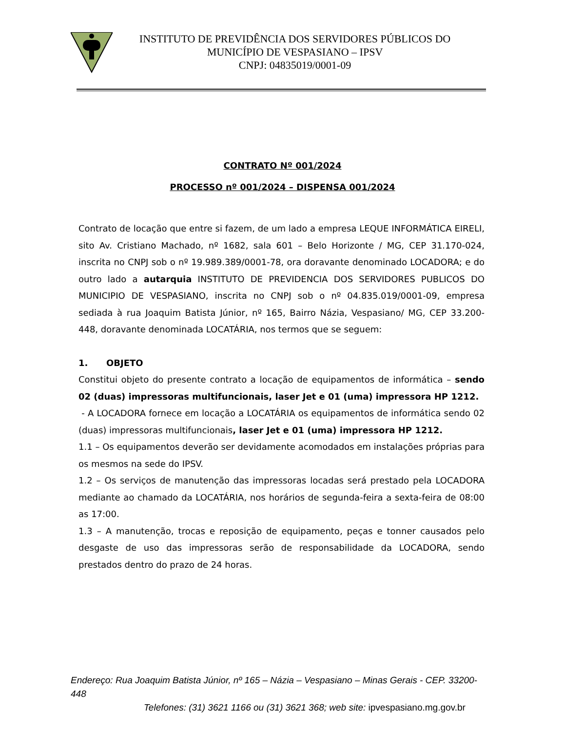INSTITUTO DE PREVIDÊNCIA DOS SERVIDORES PÚBLICOS DO
MUNICÍPIO DE VESPASIANO – IPSV
CNPJ: 04835019/0001-09
CONTRATO Nº 001/2024
PROCESSO nº 001/2024 – DISPENSA 001/2024
Contrato de locação que entre si fazem, de um lado a empresa LEQUE INFORMÁTICA EIRELI, sito Av. Cristiano Machado, nº 1682, sala 601 – Belo Horizonte / MG, CEP 31.170-024, inscrita no CNPJ sob o nº 19.989.389/0001-78, ora doravante denominado LOCADORA; e do outro lado a autarquia INSTITUTO DE PREVIDENCIA DOS SERVIDORES PUBLICOS DO MUNICIPIO DE VESPASIANO, inscrita no CNPJ sob o nº 04.835.019/0001-09, empresa sediada à rua Joaquim Batista Júnior, nº 165, Bairro Názia, Vespasiano/ MG, CEP 33.200-448, doravante denominada LOCATÁRIA, nos termos que se seguem:
1. OBJETO
Constitui objeto do presente contrato a locação de equipamentos de informática – sendo 02 (duas) impressoras multifuncionais, laser Jet e 01 (uma) impressora HP 1212.
- A LOCADORA fornece em locação a LOCATÁRIA os equipamentos de informática sendo 02 (duas) impressoras multifuncionais, laser Jet e 01 (uma) impressora HP 1212.
1.1 – Os equipamentos deverão ser devidamente acomodados em instalações próprias para os mesmos na sede do IPSV.
1.2 – Os serviços de manutenção das impressoras locadas será prestado pela LOCADORA mediante ao chamado da LOCATÁRIA, nos horários de segunda-feira a sexta-feira de 08:00 as 17:00.
1.3 – A manutenção, trocas e reposição de equipamento, peças e tonner causados pelo desgaste de uso das impressoras serão de responsabilidade da LOCADORA, sendo prestados dentro do prazo de 24 horas.
Endereço: Rua Joaquim Batista Júnior, nº 165 – Názia – Vespasiano – Minas Gerais - CEP. 33200-448
Telefones: (31) 3621 1166 ou (31) 3621 368; web site: ipvespasiano.mg.gov.br